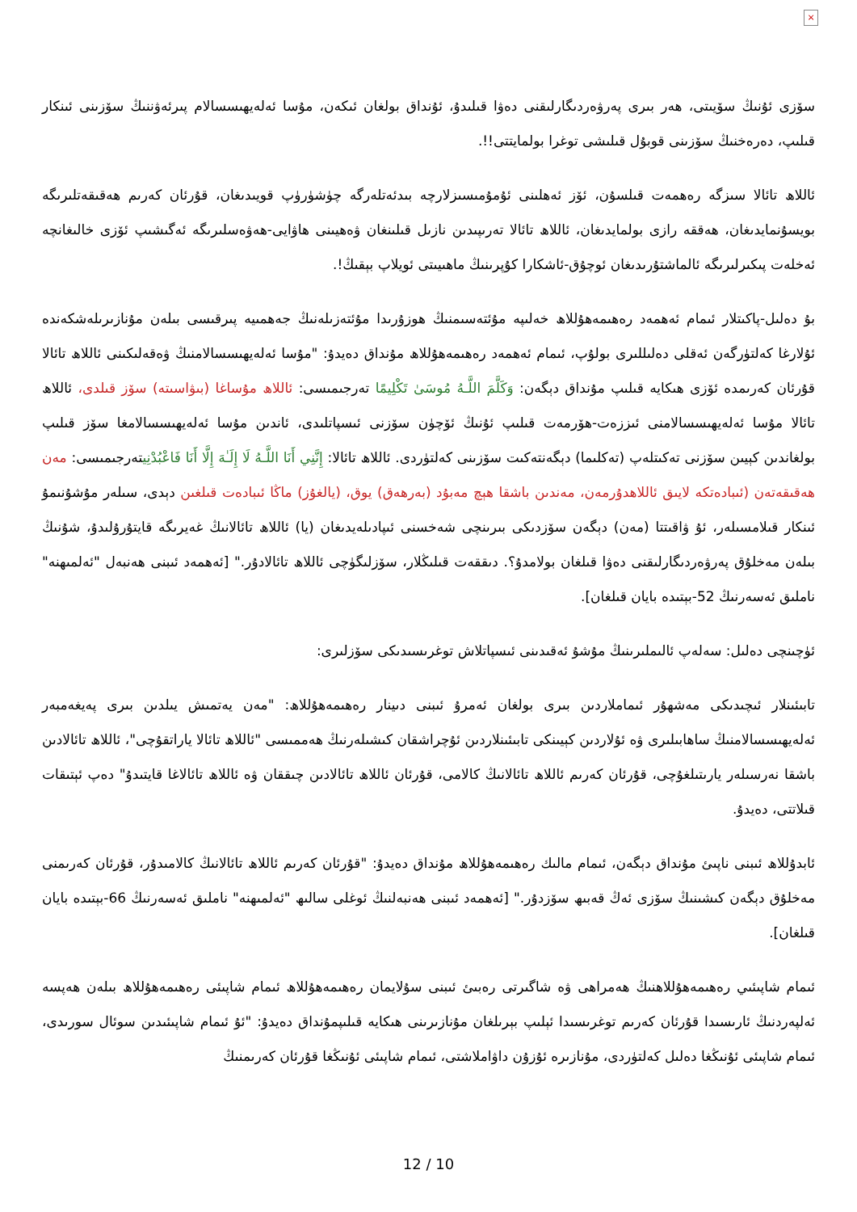×
سۆزى ئۇنىڭ سۆيىتى، ھەر بىرى پەرۋەردىگارلىقنى دەۋا قىلىدۇ، ئۇنداق بولغان ئىكەن، مۇسا ئەلەيھىسسالام پىرئەۋننىڭ سۆزىنى ئىنكار قىلىپ، دەرەخنىڭ سۆزىنى قوبۇل قىلىشى توغرا بولمايتتى!!.
ئاللاھ تائالا سىزگە رەھمەت قىلسۇن، ئۆز ئەھلىنى ئۇمۇمىسىزلارچە بىدئەتلەرگە چۈشۈرۈپ قويىدىغان، قۇرئان كەرىم ھەقىقەتلىرىگە بويسۇنمايدىغان، ھەققە رازى بولمايدىغان، ئاللاھ تائالا تەرىپىدىن نازىل قىلىنغان ۋەھيىنى ھاۋايى-ھەۋەسلىرىگە ئەگىشىپ ئۆزى خالىغانچە ئەخلەت پىكىرلىرىگە ئالماشتۇرىدىغان ئوچۇق-ئاشكارا كۇپرىنىڭ ماھىيىتى ئويلاپ بېقىڭ!.
بۇ دەلىل-پاكىتلار ئىمام ئەھمەد رەھىمەھۇللاھ خەلىپە مۇئتەسىمنىڭ ھوزۇرىدا مۇئتەزىلەنىڭ جەھمىيە پىرقىسى بىلەن مۇنازىرىلەشكەندە ئۇلارغا كەلتۈرگەن ئەقلى دەلىللىرى بولۇپ، ئىمام ئەھمەد رەھىمەھۇللاھ مۇنداق دەيدۇ: "مۇسا ئەلەيھىسسالامنىڭ ۋەقەلىكىنى ئاللاھ تائالا قۇرئان كەرىمدە ئۆزى ھىكايە قىلىپ مۇنداق دېگەن: وَكَلَّمَ اللَّـهُ مُوسَىٰ تَكْلِيمًا تەرجىمىسى: ئاللاھ مۇساغا (بىۋاسىتە) سۆز قىلدى، ئاللاھ تائالا مۇسا ئەلەيھىسسالامنى ئىززەت-ھۆرمەت قىلىپ ئۇنىڭ ئۆچۈن سۆزنى ئىسپاتلىدى، ئاندىن مۇسا ئەلەيھىسسالامغا سۆز قىلىپ بولغاندىن كېيىن سۆزنى تەكىتلەپ (تەكلىما) دېگەنتەكىت سۆزىنى كەلتۈردى. ئاللاھ تائالا: إِنَّنِي أَنَا اللَّـهُ لَا إِلَـٰهَ إِلَّا أَنَا فَاعْبُدْنِيتەرجىمىسى: مەن ھەقىقەتەن (ئىبادەتكە لايىق ئاللاھدۇرمەن، مەندىن باشقا ھېچ مەبۇد (بەرھەق) يوق، (يالغۇز) ماڭا ئىبادەت قىلغىن دېدى، سىلەر مۇشۇنىمۇ ئىنكار قىلامسىلەر، ئۇ ۋاقىتتا (مەن) دېگەن سۆزدىكى بىرىنچى شەخسنى ئىپادىلەيدىغان (يا) ئاللاھ تائالانىڭ غەيرىگە قايتۇرۇلىدۇ، شۇنىڭ بىلەن مەخلۇق پەرۋەردىگارلىقنى دەۋا قىلغان بولامدۇ؟. دىققەت قىلىڭلار، سۆزلىگۈچى ئاللاھ تائالادۇر." [ئەھمەد ئىبنى ھەنبەل "ئەلمىھنە" ناملىق ئەسەرنىڭ 52-بېتىدە بايان قىلغان].
ئۈچىنچى دەلىل: سەلەپ ئالىملىرىنىڭ مۇشۇ ئەقىدىنى ئىسپاتلاش توغرىسىدىكى سۆزلىرى:
تابىئىنلار ئىچىدىكى مەشھۇر ئىماملاردىن بىرى بولغان ئەمرۇ ئىبنى دىينار رەھىمەھۇللاھ: "مەن يەتمىش يىلدىن بىرى پەيغەمبەر ئەلەيھىسسالامنىڭ ساھابىلىرى ۋە ئۇلاردىن كېيىنكى تابىئىنلاردىن ئۇچراشقان كىشىلەرنىڭ ھەممىسى "ئاللاھ تائالا ياراتقۇچى"، ئاللاھ تائالادىن باشقا نەرسىلەر يارىتىلغۇچى، قۇرئان كەرىم ئاللاھ تائالانىڭ كالامى، قۇرئان ئاللاھ تائالادىن چىققان ۋە ئاللاھ تائالاغا قايتىدۇ" دەپ ئېتىقات قىلاتتى، دەيدۇ.
ئابدۇللاھ ئىبنى ناپىئ مۇنداق دېگەن، ئىمام مالىك رەھىمەھۇللاھ مۇنداق دەيدۇ: "قۇرئان كەرىم ئاللاھ تائالانىڭ كالامىدۇر، قۇرئان كەرىمنى مەخلۇق دېگەن كىشىنىڭ سۆزى ئەڭ قەبىھ سۆزدۇر." [ئەھمەد ئىبنى ھەنبەلنىڭ ئوغلى سالىھ "ئەلمىھنە" ناملىق ئەسەرنىڭ 66-بېتىدە بايان قىلغان].
ئىمام شاپىئىي رەھىمەھۇللاھنىڭ ھەمراھى ۋە شاگىرتى رەبىئ ئىبنى سۇلايمان رەھىمەھۇللاھ ئىمام شاپىئى رەھىمەھۇللاھ بىلەن ھەپسە ئەلپەردنىڭ ئارىسىدا قۇرئان كەرىم توغرىسىدا ئېلىپ بېرىلغان مۇنازىرىنى ھىكايە قىلىپمۇنداق دەيدۇ: "ئۇ ئىمام شاپىئىدىن سوئال سورىدى، ئىمام شاپىئى ئۇنىڭغا دەلىل كەلتۈردى، مۇنازىرە ئۇزۇن داۋاملاشتى، ئىمام شاپىئى ئۇنىڭغا قۇرئان كەرىمنىڭ
12 / 10